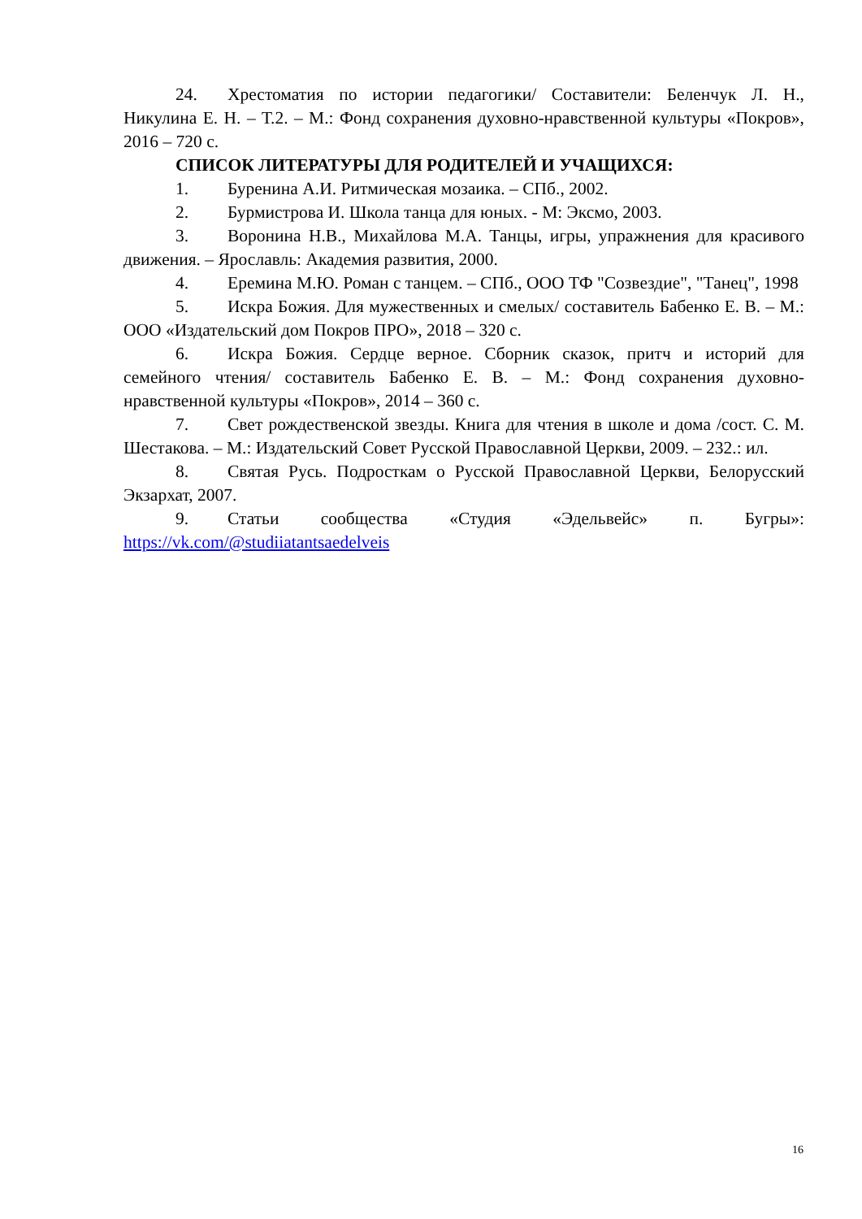24. Хрестоматия по истории педагогики/ Составители: Беленчук Л. Н., Никулина Е. Н. – Т.2. – М.: Фонд сохранения духовно-нравственной культуры «Покров», 2016 – 720 с.
СПИСОК ЛИТЕРАТУРЫ ДЛЯ РОДИТЕЛЕЙ И УЧАЩИХСЯ:
1. Буренина А.И. Ритмическая мозаика. – СПб., 2002.
2. Бурмистрова И. Школа танца для юных. - М: Эксмо, 2003.
3. Воронина Н.В., Михайлова М.А. Танцы, игры, упражнения для красивого движения. – Ярославль: Академия развития, 2000.
4. Еремина М.Ю. Роман с танцем. – СПб., ООО ТФ "Созвездие", "Танец", 1998
5. Искра Божия. Для мужественных и смелых/ составитель Бабенко Е. В. – М.: ООО «Издательский дом Покров ПРО», 2018 – 320 с.
6. Искра Божия. Сердце верное. Сборник сказок, притч и историй для семейного чтения/ составитель Бабенко Е. В. – М.: Фонд сохранения духовно-нравственной культуры «Покров», 2014 – 360 с.
7. Свет рождественской звезды. Книга для чтения в школе и дома /сост. С. М. Шестакова. – М.: Издательский Совет Русской Православной Церкви, 2009. – 232.: ил.
8. Святая Русь. Подросткам о Русской Православной Церкви, Белорусский Экзархат, 2007.
9. Статьи сообщества «Студия «Эдельвейс» п. Бугры»: https://vk.com/@studiiatantsaedelveis
16